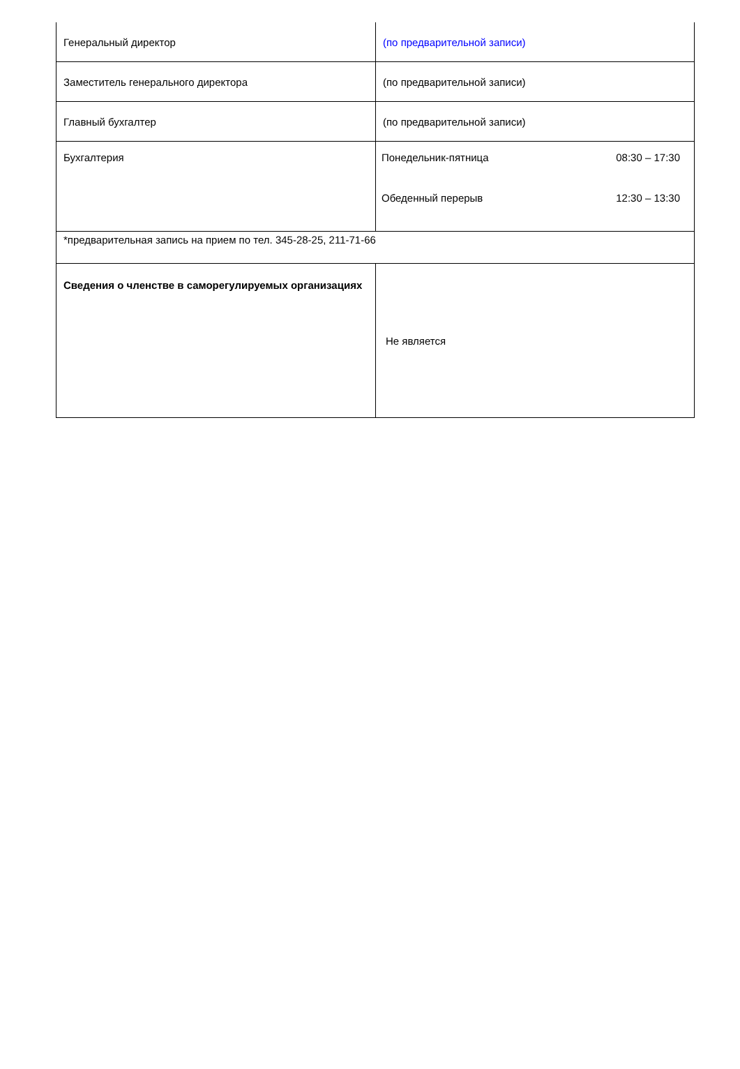| Генеральный директор | (по предварительной записи) |
| Заместитель генерального директора | (по предварительной записи) |
| Главный бухгалтер | (по предварительной записи) |
| Бухгалтерия | / Понедельник-пятница / 08:30 – 17:30 / / Обеденный перерыв / 12:30 – 13:30 / |
| *предварительная запись на прием по тел. 345-28-25, 211-71-66 | |
| Сведения о членстве в саморегулируемых организациях | Не является |